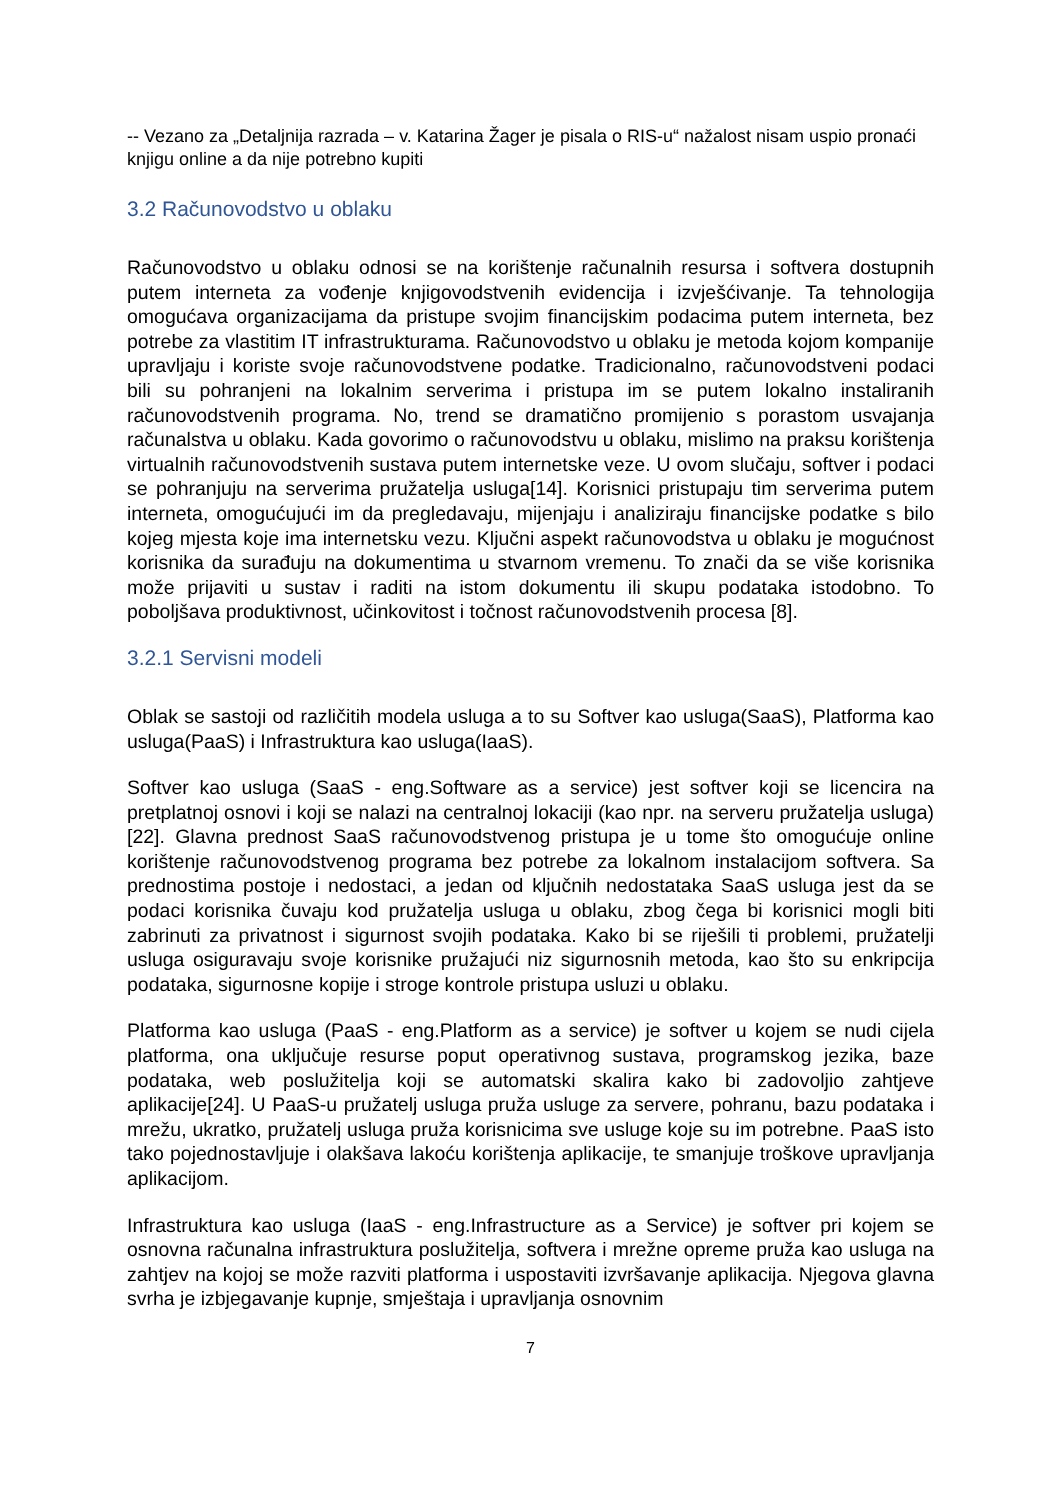-- Vezano za „Detaljnija razrada – v. Katarina Žager je pisala o RIS-u“ nažalost nisam uspio pronaći knjigu online a da nije potrebno kupiti
3.2 Računovodstvo u oblaku
Računovodstvo u oblaku odnosi se na korištenje računalnih resursa i softvera dostupnih putem interneta za vođenje knjigovodstvenih evidencija i izvješćivanje. Ta tehnologija omogućava organizacijama da pristupe svojim financijskim podacima putem interneta, bez potrebe za vlastitim IT infrastrukturama. Računovodstvo u oblaku je metoda kojom kompanije upravljaju i koriste svoje računovodstvene podatke. Tradicionalno, računovodstveni podaci bili su pohranjeni na lokalnim serverima i pristupa im se putem lokalno instaliranih računovodstvenih programa. No, trend se dramatično promijenio s porastom usvajanja računalstva u oblaku. Kada govorimo o računovodstvu u oblaku, mislimo na praksu korištenja virtualnih računovodstvenih sustava putem internetske veze. U ovom slučaju, softver i podaci se pohranjuju na serverima pružatelja usluga[14]. Korisnici pristupaju tim serverima putem interneta, omogućujući im da pregledavaju, mijenjaju i analiziraju financijske podatke s bilo kojeg mjesta koje ima internetsku vezu. Ključni aspekt računovodstva u oblaku je mogućnost korisnika da surađuju na dokumentima u stvarnom vremenu. To znači da se više korisnika može prijaviti u sustav i raditi na istom dokumentu ili skupu podataka istodobno. To poboljšava produktivnost, učinkovitost i točnost računovodstvenih procesa [8].
3.2.1 Servisni modeli
Oblak se sastoji od različitih modela usluga a to su Softver kao usluga(SaaS), Platforma kao usluga(PaaS) i Infrastruktura kao usluga(IaaS).
Softver kao usluga (SaaS - eng.Software as a service) jest softver koji se licencira na pretplatnoj osnovi i koji se nalazi na centralnoj lokaciji (kao npr. na serveru pružatelja usluga)[22]. Glavna prednost SaaS računovodstvenog pristupa je u tome što omogućuje online korištenje računovodstvenog programa bez potrebe za lokalnom instalacijom softvera. Sa prednostima postoje i nedostaci, a jedan od ključnih nedostataka SaaS usluga jest da se podaci korisnika čuvaju kod pružatelja usluga u oblaku, zbog čega bi korisnici mogli biti zabrinuti za privatnost i sigurnost svojih podataka. Kako bi se riješili ti problemi, pružatelji usluga osiguravaju svoje korisnike pružajući niz sigurnosnih metoda, kao što su enkripcija podataka, sigurnosne kopije i stroge kontrole pristupa usluzi u oblaku.
Platforma kao usluga (PaaS - eng.Platform as a service) je softver u kojem se nudi cijela platforma, ona uključuje resurse poput operativnog sustava, programskog jezika, baze podataka, web poslužitelja koji se automatski skalira kako bi zadovoljio zahtjeve aplikacije[24]. U PaaS-u pružatelj usluga pruža usluge za servere, pohranu, bazu podataka i mrežu, ukratko, pružatelj usluga pruža korisnicima sve usluge koje su im potrebne. PaaS isto tako pojednostavljuje i olakšava lakoću korištenja aplikacije, te smanjuje troškove upravljanja aplikacijom.
Infrastruktura kao usluga (IaaS - eng.Infrastructure as a Service) je softver pri kojem se osnovna računalna infrastruktura poslužitelja, softvera i mrežne opreme pruža kao usluga na zahtjev na kojoj se može razviti platforma i uspostaviti izvršavanje aplikacija. Njegova glavna svrha je izbjegavanje kupnje, smještaja i upravljanja osnovnim
7